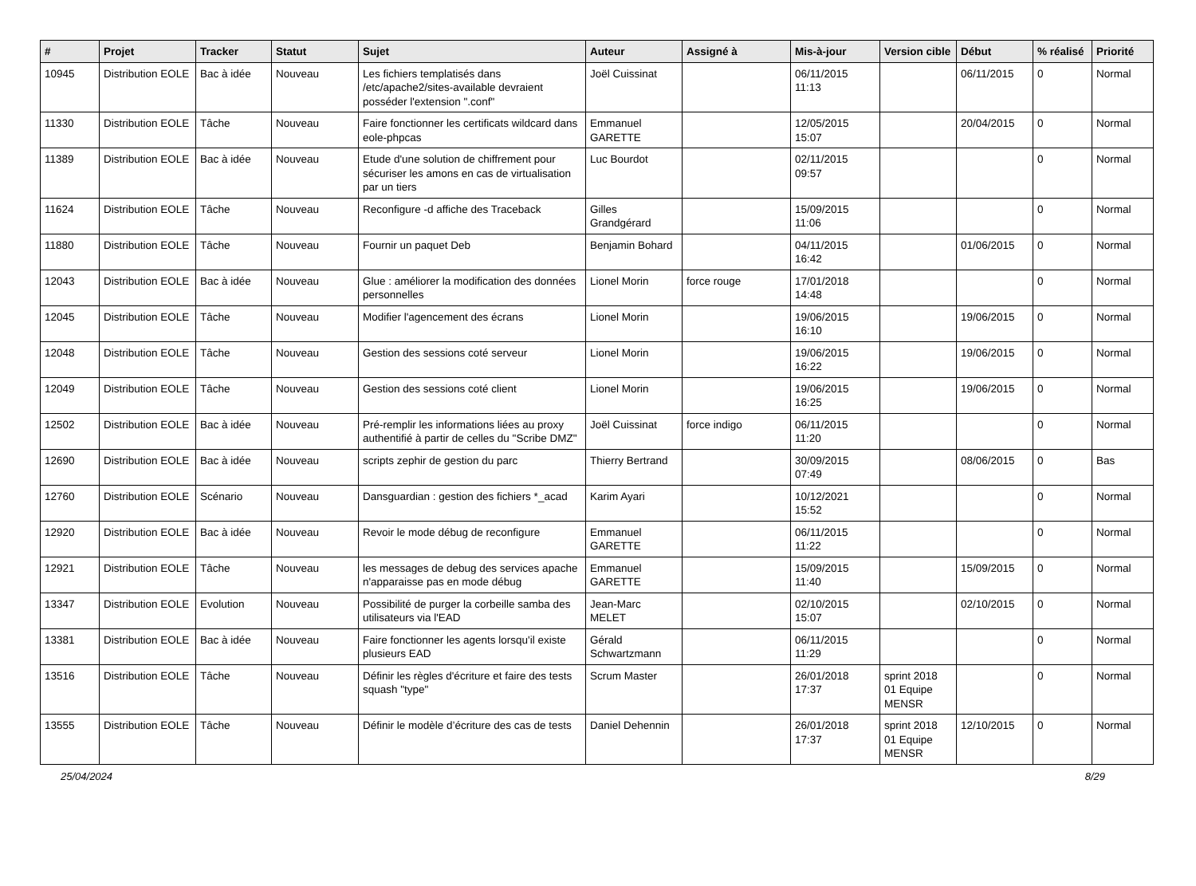| # | Projet | Tracker | Statut | Sujet | Auteur | Assigné à | Mis-à-jour | Version cible | Début | % réalisé | Priorité |
| --- | --- | --- | --- | --- | --- | --- | --- | --- | --- | --- | --- |
| 10945 | Distribution EOLE | Bac à idée | Nouveau | Les fichiers templatisés dans /etc/apache2/sites-available devraient posséder l'extension ".conf" | Joël Cuissinat | | 06/11/2015 11:13 | | 06/11/2015 | 0 | Normal |
| 11330 | Distribution EOLE | Tâche | Nouveau | Faire fonctionner les certificats wildcard dans eole-phpcas | Emmanuel GARETTE | | 12/05/2015 15:07 | | 20/04/2015 | 0 | Normal |
| 11389 | Distribution EOLE | Bac à idée | Nouveau | Etude d'une solution de chiffrement pour sécuriser les amons en cas de virtualisation par un tiers | Luc Bourdot | | 02/11/2015 09:57 | | | 0 | Normal |
| 11624 | Distribution EOLE | Tâche | Nouveau | Reconfigure -d affiche des Traceback | Gilles Grandgérard | | 15/09/2015 11:06 | | | 0 | Normal |
| 11880 | Distribution EOLE | Tâche | Nouveau | Fournir un paquet Deb | Benjamin Bohard | | 04/11/2015 16:42 | | 01/06/2015 | 0 | Normal |
| 12043 | Distribution EOLE | Bac à idée | Nouveau | Glue : améliorer la modification des données personnelles | Lionel Morin | force rouge | 17/01/2018 14:48 | | | 0 | Normal |
| 12045 | Distribution EOLE | Tâche | Nouveau | Modifier l'agencement des écrans | Lionel Morin | | 19/06/2015 16:10 | | 19/06/2015 | 0 | Normal |
| 12048 | Distribution EOLE | Tâche | Nouveau | Gestion des sessions coté serveur | Lionel Morin | | 19/06/2015 16:22 | | 19/06/2015 | 0 | Normal |
| 12049 | Distribution EOLE | Tâche | Nouveau | Gestion des sessions coté client | Lionel Morin | | 19/06/2015 16:25 | | 19/06/2015 | 0 | Normal |
| 12502 | Distribution EOLE | Bac à idée | Nouveau | Pré-remplir les informations liées au proxy authentifié à partir de celles du "Scribe DMZ" | Joël Cuissinat | force indigo | 06/11/2015 11:20 | | | 0 | Normal |
| 12690 | Distribution EOLE | Bac à idée | Nouveau | scripts zephir de gestion du parc | Thierry Bertrand | | 30/09/2015 07:49 | | 08/06/2015 | 0 | Bas |
| 12760 | Distribution EOLE | Scénario | Nouveau | Dansguardian : gestion des fichiers *_acad | Karim Ayari | | 10/12/2021 15:52 | | | 0 | Normal |
| 12920 | Distribution EOLE | Bac à idée | Nouveau | Revoir le mode débug de reconfigure | Emmanuel GARETTE | | 06/11/2015 11:22 | | | 0 | Normal |
| 12921 | Distribution EOLE | Tâche | Nouveau | les messages de debug des services apache n'apparaisse pas en mode débug | Emmanuel GARETTE | | 15/09/2015 11:40 | | 15/09/2015 | 0 | Normal |
| 13347 | Distribution EOLE | Evolution | Nouveau | Possibilité de purger la corbeille samba des utilisateurs via l'EAD | Jean-Marc MELET | | 02/10/2015 15:07 | | 02/10/2015 | 0 | Normal |
| 13381 | Distribution EOLE | Bac à idée | Nouveau | Faire fonctionner les agents lorsqu'il existe plusieurs EAD | Gérald Schwartzmann | | 06/11/2015 11:29 | | | 0 | Normal |
| 13516 | Distribution EOLE | Tâche | Nouveau | Définir les règles d'écriture et faire des tests squash "type" | Scrum Master | | 26/01/2018 17:37 | sprint 2018 01 Equipe MENSR | | 0 | Normal |
| 13555 | Distribution EOLE | Tâche | Nouveau | Définir le modèle d’écriture des cas de tests | Daniel Dehennin | | 26/01/2018 17:37 | sprint 2018 01 Equipe MENSR | 12/10/2015 | 0 | Normal |
25/04/2024 8/29